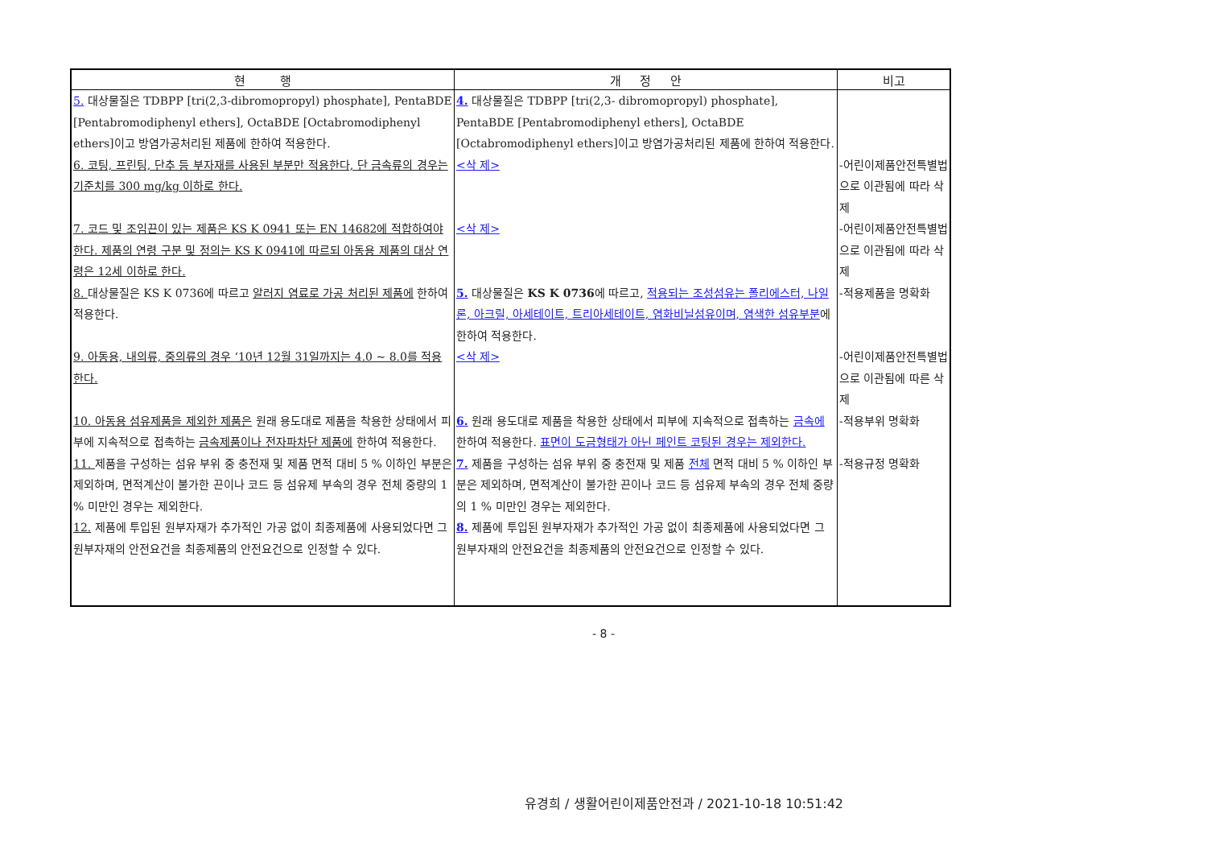| 현 행 | 개 정 안 | 비고 |
| --- | --- | --- |
| 5. 대상물질은 TDBPP [tri(2,3-dibromopropyl) phosphate], PentaBDE [Pentabromodiphenyl ethers], OctaBDE [Octabromodiphenyl ethers]이고 방염가공처리된 제품에 한하여 적용한다. | 4. 대상물질은 TDBPP [tri(2,3- dibromopropyl) phosphate], PentaBDE [Pentabromodiphenyl ethers], OctaBDE [Octabromodiphenyl ethers]이고 방염가공처리된 제품에 한하여 적용한다. | |
| 6. 코팅, 프린팅, 단추 등 부자재를 사용된 부분만 적용한다, 단 금속류의 경우는 기준치를 300 mg/kg 이하로 한다. | <삭 제> | -어린이제품안전특별법으로 이관됨에 따라 삭제 |
| 7. 코드 및 조임끈이 있는 제품은 KS K 0941 또는 EN 14682에 적합하여야 한다. 제품의 연령 구분 및 정의는 KS K 0941에 따르되 아동용 제품의 대상 연령은 12세 이하로 한다. | <삭 제> | -어린이제품안전특별법으로 이관됨에 따라 삭제 |
| 8. 대상물질은 KS K 0736에 따르고 알러지 염료로 가공 처리된 제품에 한하여 적용한다. | 5. 대상물질은 KS K 0736 에 따르고, 적용되는 조성섬유는 폴리에스터, 나일론, 아크릴, 아세테이트, 트리아세테이트, 염화비닐섬유이며, 염색한 섬유부분 에 한하여 적용한다. | -적용제품을 명확화 |
| 9. 아동용, 내의류, 중의류의 경우 ‘10년 12월 31일까지는 4.0 ~ 8.0를 적용한다. | <삭 제> | -어린이제품안전특별법으로 이관됨에 따른 삭제 |
| 10. 아동용 섬유제품을 제외한 제품은 원래 용도대로 제품을 착용한 상태에서 피부에 지속적으로 접촉하는 금속제품이나 전자파차단 제품에 한하여 적용한다. | 6. 원래 용도대로 제품을 착용한 상태에서 피부에 지속적으로 접촉하는 금속에 한하여 적용한다. 표면이 도금형태가 아닌 페인트 코팅된 경우는 제외한다. | -적용부위 명확화 |
| 11. 제품을 구성하는 섬유 부위 중 충전재 및 제품 면적 대비 5 % 이하인 부분은 제외하며, 면적계산이 불가한 끈이나 코드 등 섬유제 부속의 경우 전체 중량의 1 % 미만인 경우는 제외한다. | 7. 제품을 구성하는 섬유 부위 중 충전재 및 제품 전체 면적 대비 5 % 이하인 부분은 제외하며, 면적계산이 불가한 끈이나 코드 등 섬유제 부속의 경우 전체 중량의 1 % 미만인 경우는 제외한다. | -적용규정 명확화 |
| 12. 제품에 투입된 원부자재가 추가적인 가공 없이 최종제품에 사용되었다면 그 원부자재의 안전요건을 최종제품의 안전요건으로 인정할 수 있다. | 8. 제품에 투입된 원부자재가 추가적인 가공 없이 최종제품에 사용되었다면 그 원부자재의 안전요건을 최종제품의 안전요건으로 인정할 수 있다. | |
- 8 -
유경희 / 생활어린이제품안전과 / 2021-10-18 10:51:42